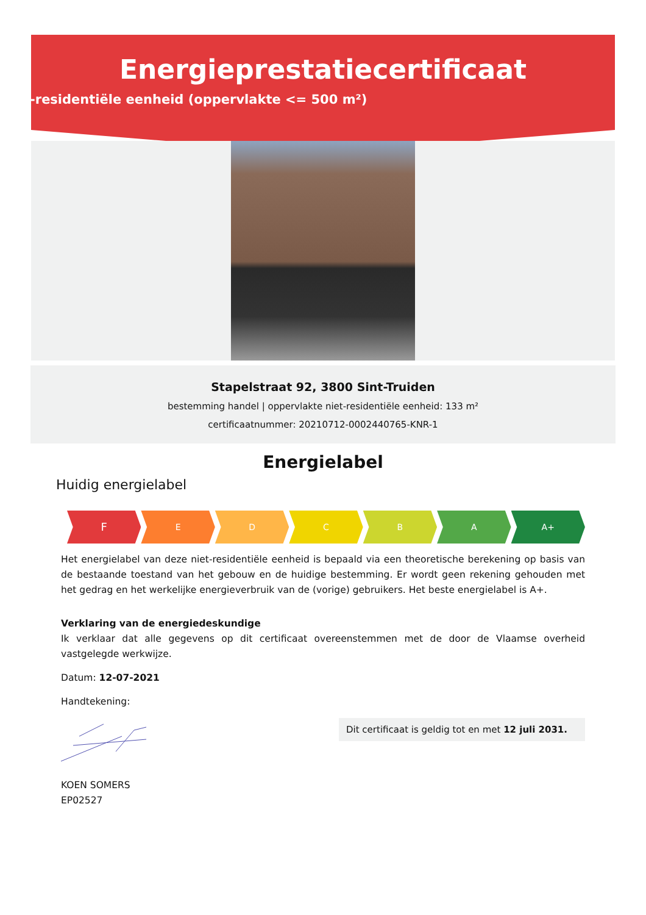Energieprestatiecertificaat
Niet-residentiële eenheid (oppervlakte <= 500 m²)
Stapelstraat 92, 3800 Sint-Truiden
bestemming handel | oppervlakte niet-residentiële eenheid: 133 m²
certificaatnummer: 20210712-0002440765-KNR-1
Energielabel
Huidig energielabel
F
E D C B A A+
Het energielabel van deze niet-residentiële eenheid is bepaald via een theoretische berekening op basis van de bestaande toestand van het gebouw en de huidige bestemming. Er wordt geen rekening gehouden met het gedrag en het werkelijke energieverbruik van de (vorige) gebruikers. Het beste energielabel is A+.
Verklaring van de energiedeskundige
Ik verklaar dat alle gegevens op dit certificaat overeenstemmen met de door de Vlaamse overheid vastgelegde werkwijze.
Datum: 12-07-2021
Handtekening:
Dit certificaat is geldig tot en met 12 juli 2031.
KOEN SOMERS
EP02527